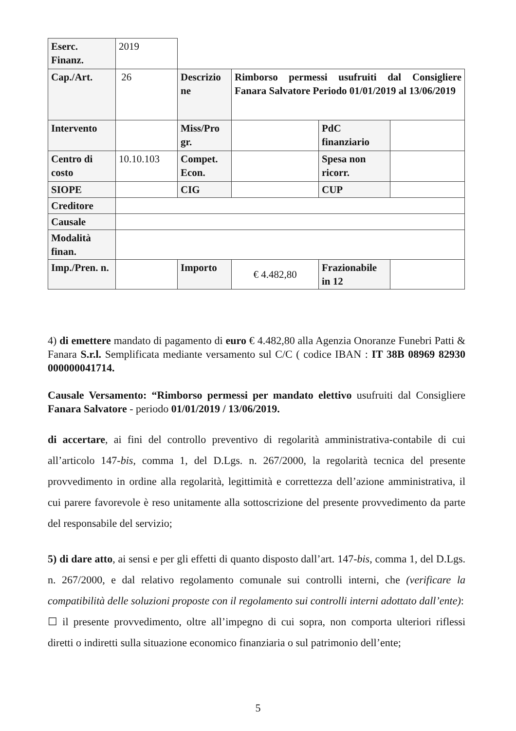| Eserc. Finanz. | 2019 | | | | |
| Cap./Art. | 26 | Descrizio ne | Rimborso permessi usufruiti dal Consigliere Fanara Salvatore Periodo 01/01/2019 al 13/06/2019 | | |
| Intervento | | Miss/Pro gr. | | PdC finanziario | |
| Centro di costo | 10.10.103 | Compet. Econ. | | Spesa non ricorr. | |
| SIOPE | | CIG | | CUP | |
| Creditore | | | | | |
| Causale | | | | | |
| Modalità finan. | | | | | |
| Imp./Pren. n. | | Importo | € 4.482,80 | Frazionabile in 12 | |
4) di emettere mandato di pagamento di euro € 4.482,80 alla Agenzia Onoranze Funebri Patti & Fanara S.r.l. Semplificata mediante versamento sul C/C ( codice IBAN : IT 38B 08969 82930 000000041714.
Causale Versamento: “Rimborso permessi per mandato elettivo usufruiti dal Consigliere Fanara Salvatore - periodo 01/01/2019 / 13/06/2019.
di accertare, ai fini del controllo preventivo di regolarità amministrativa-contabile di cui all’articolo 147-bis, comma 1, del D.Lgs. n. 267/2000, la regolarità tecnica del presente provvedimento in ordine alla regolarità, legittimità e correttezza dell’azione amministrativa, il cui parere favorevole è reso unitamente alla sottoscrizione del presente provvedimento da parte del responsabile del servizio;
5) di dare atto, ai sensi e per gli effetti di quanto disposto dall’art. 147-bis, comma 1, del D.Lgs. n. 267/2000, e dal relativo regolamento comunale sui controlli interni, che (verificare la compatibilità delle soluzioni proposte con il regolamento sui controlli interni adottato dall’ente):
☐ il presente provvedimento, oltre all’impegno di cui sopra, non comporta ulteriori riflessi diretti o indiretti sulla situazione economico finanziaria o sul patrimonio dell’ente;
5